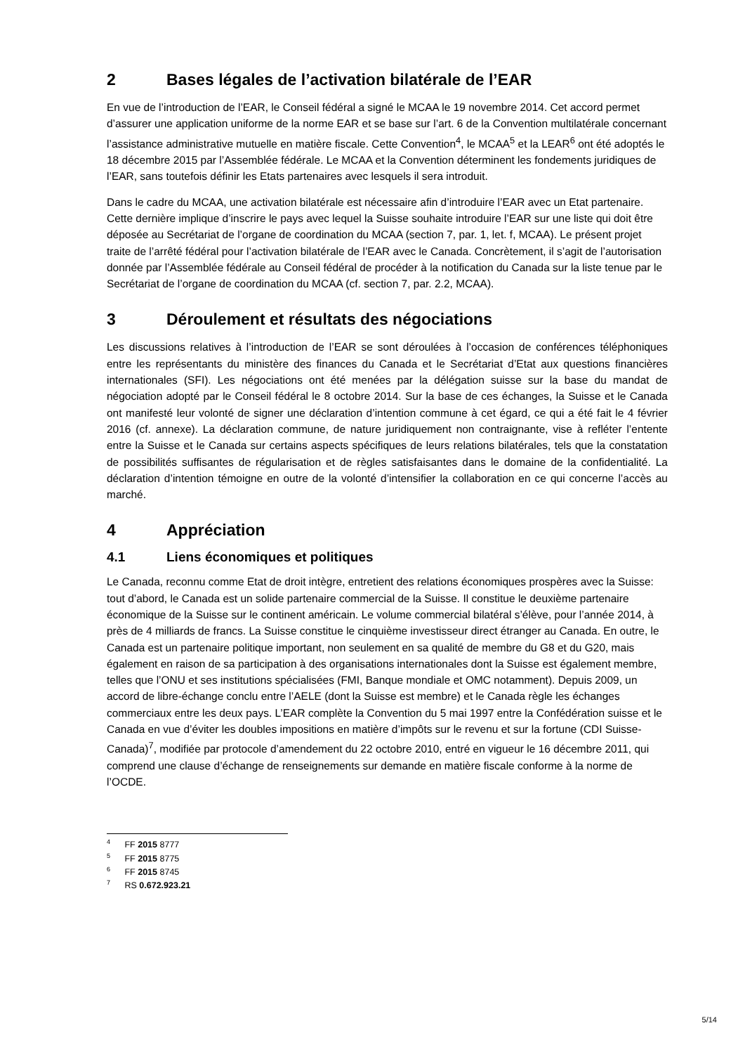2 Bases légales de l’activation bilatérale de l’EAR
En vue de l’introduction de l’EAR, le Conseil fédéral a signé le MCAA le 19 novembre 2014. Cet accord permet d’assurer une application uniforme de la norme EAR et se base sur l’art. 6 de la Convention multilatérale concernant l’assistance administrative mutuelle en matière fiscale. Cette Convention<sup>4</sup>, le MCAA<sup>5</sup> et la LEAR<sup>6</sup> ont été adoptés le 18 décembre 2015 par l’Assemblée fédérale. Le MCAA et la Convention déterminent les fondements juridiques de l’EAR, sans toutefois définir les Etats partenaires avec lesquels il sera introduit.
Dans le cadre du MCAA, une activation bilatérale est nécessaire afin d’introduire l’EAR avec un Etat partenaire. Cette dernière implique d’inscrire le pays avec lequel la Suisse souhaite introduire l’EAR sur une liste qui doit être déposée au Secrétariat de l’organe de coordination du MCAA (section 7, par. 1, let. f, MCAA). Le présent projet traite de l’arrêté fédéral pour l’activation bilatérale de l’EAR avec le Canada. Concrètement, il s’agit de l’autorisation donnée par l’Assemblée fédérale au Conseil fédéral de procéder à la notification du Canada sur la liste tenue par le Secrétariat de l’organe de coordination du MCAA (cf. section 7, par. 2.2, MCAA).
3 Déroulement et résultats des négociations
Les discussions relatives à l’introduction de l’EAR se sont déroulées à l’occasion de conférences téléphoniques entre les représentants du ministère des finances du Canada et le Secrétariat d’Etat aux questions financières internationales (SFI). Les négociations ont été menées par la délégation suisse sur la base du mandat de négociation adopté par le Conseil fédéral le 8 octobre 2014. Sur la base de ces échanges, la Suisse et le Canada ont manifesté leur volonté de signer une déclaration d’intention commune à cet égard, ce qui a été fait le 4 février 2016 (cf. annexe). La déclaration commune, de nature juridiquement non contraignante, vise à refléter l’entente entre la Suisse et le Canada sur certains aspects spécifiques de leurs relations bilatérales, tels que la constatation de possibilités suffisantes de régularisation et de règles satisfaisantes dans le domaine de la confidentialité. La déclaration d’intention témoigne en outre de la volonté d’intensifier la collaboration en ce qui concerne l’accès au marché.
4 Appréciation
4.1 Liens économiques et politiques
Le Canada, reconnu comme Etat de droit intègre, entretient des relations économiques prospères avec la Suisse: tout d’abord, le Canada est un solide partenaire commercial de la Suisse. Il constitue le deuxième partenaire économique de la Suisse sur le continent américain. Le volume commercial bilatéral s’élève, pour l’année 2014, à près de 4 milliards de francs. La Suisse constitue le cinquième investisseur direct étranger au Canada. En outre, le Canada est un partenaire politique important, non seulement en sa qualité de membre du G8 et du G20, mais également en raison de sa participation à des organisations internationales dont la Suisse est également membre, telles que l’ONU et ses institutions spécialisées (FMI, Banque mondiale et OMC notamment). Depuis 2009, un accord de libre-échange conclu entre l’AELE (dont la Suisse est membre) et le Canada règle les échanges commerciaux entre les deux pays. L’EAR complète la Convention du 5 mai 1997 entre la Confédération suisse et le Canada en vue d’éviter les doubles impositions en matière d’impôts sur le revenu et sur la fortune (CDI Suisse-Canada)<sup>7</sup>, modifiée par protocole d’amendement du 22 octobre 2010, entré en vigueur le 16 décembre 2011, qui comprend une clause d’échange de renseignements sur demande en matière fiscale conforme à la norme de l’OCDE.
<sup>4</sup> FF 2015 8777
<sup>5</sup> FF 2015 8775
<sup>6</sup> FF 2015 8745
<sup>7</sup> RS 0.672.923.21
5/14